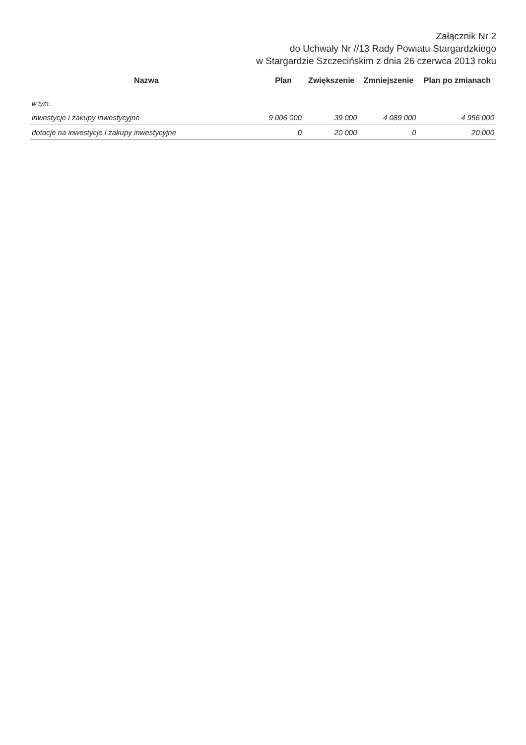Załącznik Nr 2
do Uchwały Nr //13 Rady Powiatu Stargardzkiego
w Stargardzie Szczecińskim z dnia 26 czerwca 2013 roku
| Nazwa | Plan | Zwiększenie | Zmniejszenie | Plan po zmianach |
| --- | --- | --- | --- | --- |
| w tym: | | | | |
| inwestycje i zakupy inwestycyjne | 9 006 000 | 39 000 | 4 089 000 | 4 956 000 |
| dotacje na inwestycje i zakupy inwestycyjne | 0 | 20 000 | 0 | 20 000 |